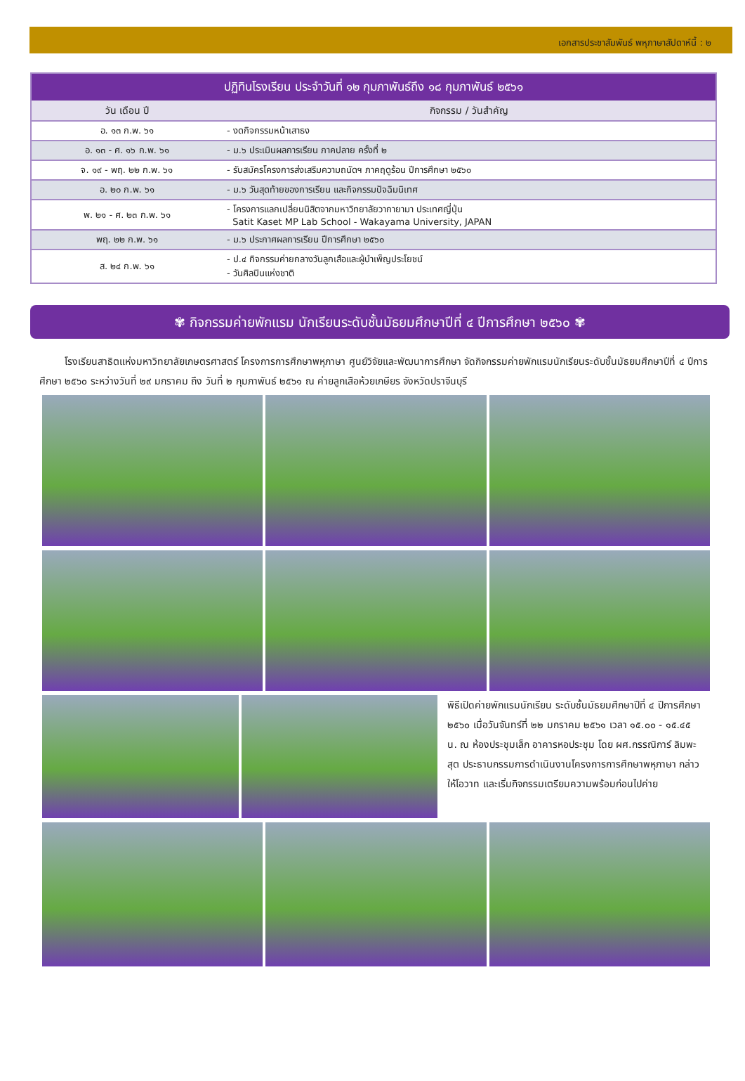เอกสารประชาสัมพันธ์ พหุภาษาสัปดาห์นี้ : ๒
| ปฏิทินโรงเรียน ประจำวันที่ ๑๒ กุมภาพันธ์ถึง ๑๘ กุมภาพันธ์ ๒๕๖๑ | |
| --- | --- |
| วัน เดือน ปี | กิจกรรม / วันสำคัญ |
| อ. ๑๓ ก.พ. ๖๑ | - งดกิจกรรมหน้าเสาธง |
| อ. ๑๓ - ศ. ๑๖ ก.พ. ๖๑ | - ม.๖ ประเมินผลการเรียน ภาคปลาย ครั้งที่ ๒ |
| จ. ๑๙ - พฤ. ๒๒ ก.พ. ๖๑ | - รับสมัครโครงการส่งเสริมความถนัดฯ ภาคฤดูร้อน ปีการศึกษา ๒๕๖๐ |
| อ. ๒๐ ก.พ. ๖๑ | - ม.๖ วันสุดท้ายของการเรียน และกิจกรรมปัจฉิมนิเทศ |
| พ. ๒๑ - ศ. ๒๓ ก.พ. ๖๑ | - โครงการแลกเปลี่ยนนิสิตจากมหาวิทยาลัยวากายามา ประเทศญี่ปุ่น Satit Kaset MP Lab School - Wakayama University, JAPAN |
| พฤ. ๒๒ ก.พ. ๖๑ | - ม.๖ ประกาศผลการเรียน ปีการศึกษา ๒๕๖๐ |
| ส. ๒๔ ก.พ. ๖๑ | - ป.๔ กิจกรรมค่ายกลางวันลูกเสือและผู้บำเพ็ญประโยชน์ - วันศิลปินแห่งชาติ |
✾ กิจกรรมค่ายพักแรม นักเรียนระดับชั้นมัธยมศึกษาปีที่ ๔ ปีการศึกษา ๒๕๖๐ ✾
โรงเรียนสาธิตแห่งมหาวิทยาลัยเกษตรศาสตร์ โครงการการศึกษาพหุภาษา ศูนย์วิจัยและพัฒนาการศึกษา จัดกิจกรรมค่ายพักแรมนักเรียนระดับชั้นมัธยมศึกษาปีที่ ๔ ปีการศึกษา ๒๕๖๐ ระหว่างวันที่ ๒๙ มกราคม ถึง วันที่ ๒ กุมภาพันธ์ ๒๕๖๑ ณ ค่ายลูกเสือห้วยเกษียร จังหวัดปราจีนบุรี
พิธีเปิดค่ายพักแรมนักเรียน ระดับชั้นมัธยมศึกษาปีที่ ๔ ปีการศึกษา ๒๕๖๐ เมื่อวันจันทร์ที่ ๒๒ มกราคม ๒๕๖๑ เวลา ๑๕.๐๐ - ๑๕.๔๕ น. ณ ห้องประชุมเล็ก อาคารหอประชุม โดย ผศ.กรรณิการ์ ลิมพะสุต ประธานกรรมการดำเนินงานโครงการการศึกษาพหุภาษา กล่าวให้โอวาท และเริ่มกิจกรรมเตรียมความพร้อมก่อนไปค่าย